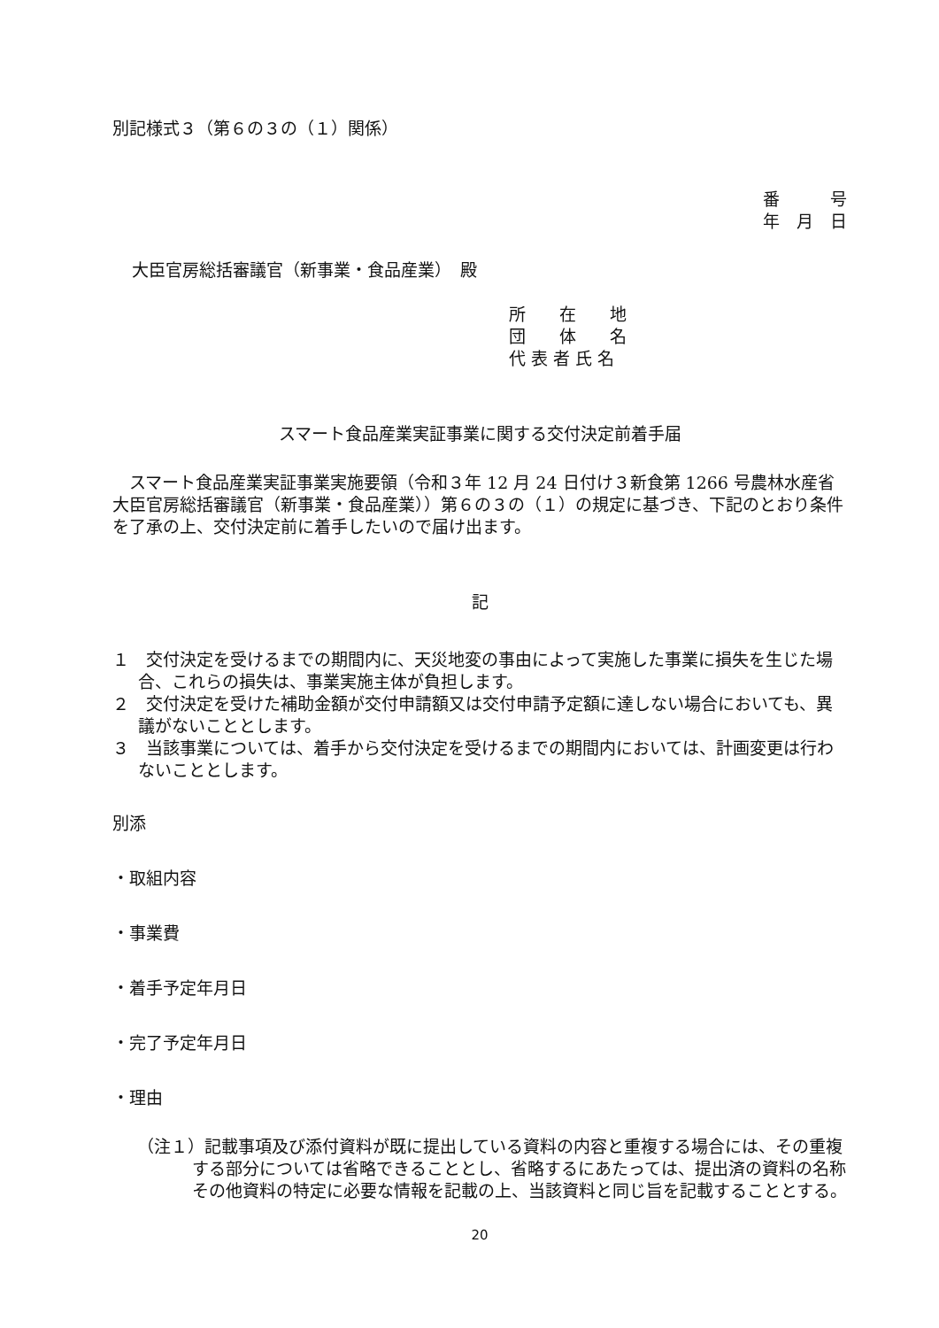別記様式３（第６の３の（１）関係）
番　　　号
年　月　日
大臣官房総括審議官（新事業・食品産業）　殿
所　　在　　地
団　　体　　名
代 表 者 氏 名
スマート食品産業実証事業に関する交付決定前着手届
スマート食品産業実証事業実施要領（令和３年 12 月 24 日付け３新食第 1266 号農林水産省大臣官房総括審議官（新事業・食品産業））第６の３の（１）の規定に基づき、下記のとおり条件を了承の上、交付決定前に着手したいので届け出ます。
記
１　交付決定を受けるまでの期間内に、天災地変の事由によって実施した事業に損失を生じた場合、これらの損失は、事業実施主体が負担します。
２　交付決定を受けた補助金額が交付申請額又は交付申請予定額に達しない場合においても、異議がないこととします。
３　当該事業については、着手から交付決定を受けるまでの期間内においては、計画変更は行わないこととします。
別添
・取組内容
・事業費
・着手予定年月日
・完了予定年月日
・理由
（注１）記載事項及び添付資料が既に提出している資料の内容と重複する場合には、その重複する部分については省略できることとし、省略するにあたっては、提出済の資料の名称その他資料の特定に必要な情報を記載の上、当該資料と同じ旨を記載することとする。
20